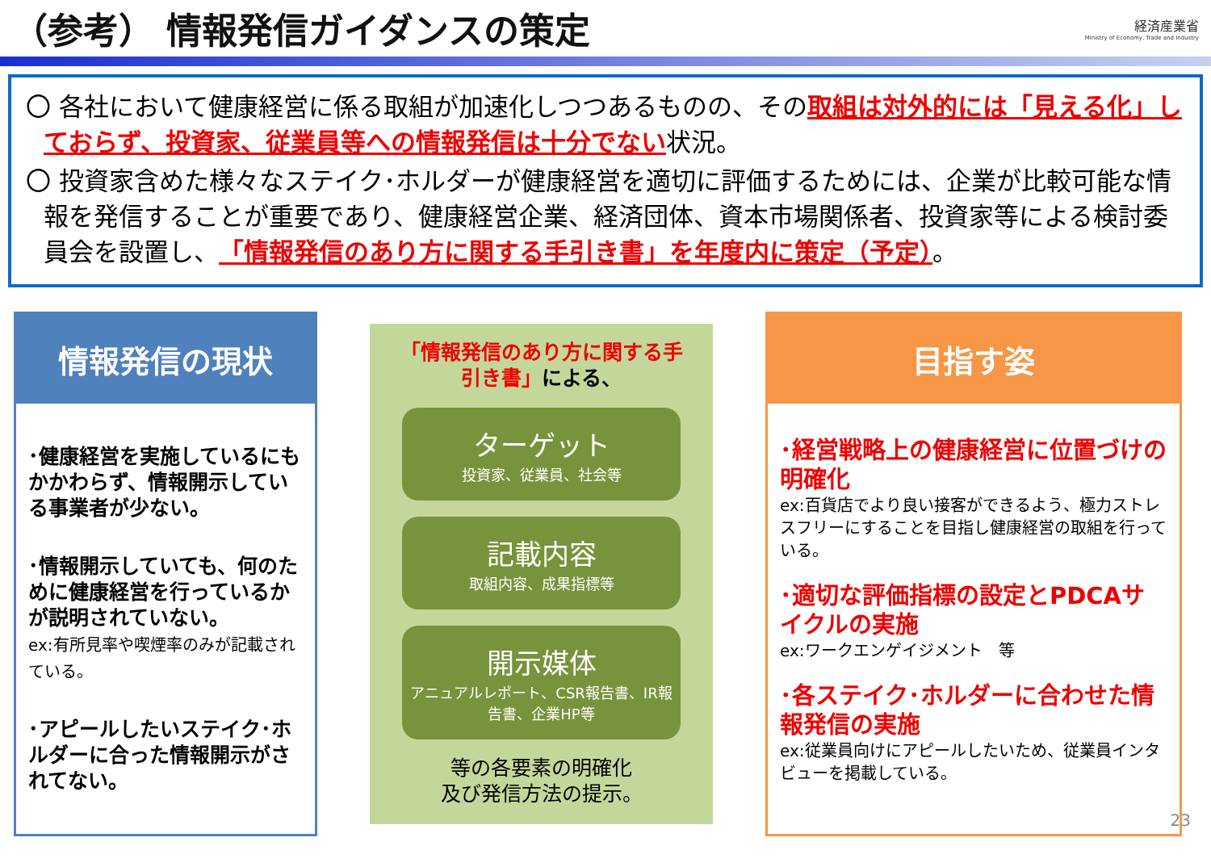（参考） 情報発信ガイダンスの策定
経済産業省
Ministry of Economy, Trade and Industry
〇 各社において健康経営に係る取組が加速化しつつあるものの、その取組は対外的には「見える化」しておらず、投資家、従業員等への情報発信は十分でない状況。
〇 投資家含めた様々なステイク･ホルダーが健康経営を適切に評価するためには、企業が比較可能な情報を発信することが重要であり、健康経営企業、経済団体、資本市場関係者、投資家等による検討委員会を設置し、「情報発信のあり方に関する手引き書」を年度内に策定（予定）。
情報発信の現状
･健康経営を実施しているにもかかわらず、情報開示している事業者が少ない。
･情報開示していても、何のために健康経営を行っているかが説明されていない。
ex:有所見率や喫煙率のみが記載されている。
･アピールしたいステイク･ホルダーに合った情報開示がされてない。
「情報発信のあり方に関する手引き書」による、
ターゲット
投資家、従業員、社会等
記載内容
取組内容、成果指標等
開示媒体
アニュアルレポート、CSR報告書、IR報告書、企業HP等
等の各要素の明確化
及び発信方法の提示。
目指す姿
･経営戦略上の健康経営に位置づけの明確化
ex:百貨店でより良い接客ができるよう、極力ストレスフリーにすることを目指し健康経営の取組を行っている。
･適切な評価指標の設定とPDCAサイクルの実施
ex:ワークエンゲイジメント　等
･各ステイク･ホルダーに合わせた情報発信の実施
ex:従業員向けにアピールしたいため、従業員インタビューを掲載している。
23